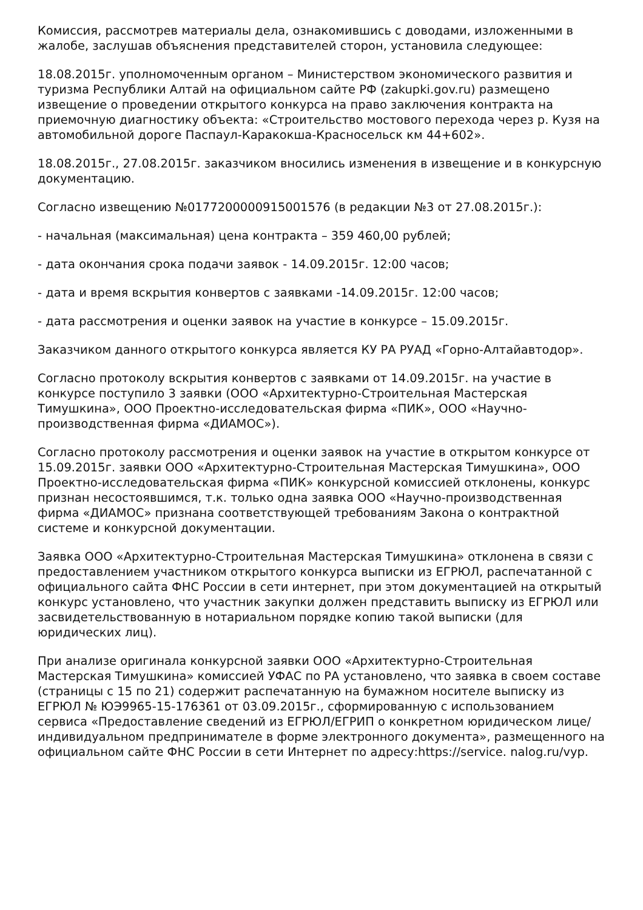Комиссия, рассмотрев материалы дела, ознакомившись с доводами, изложенными в жалобе, заслушав объяснения представителей сторон, установила следующее:
18.08.2015г. уполномоченным органом – Министерством экономического развития и туризма Республики Алтай на официальном сайте РФ (zakupki.gov.ru) размещено извещение о проведении открытого конкурса на право заключения контракта на приемочную диагностику объекта: «Строительство мостового перехода через р. Кузя на автомобильной дороге Паспаул-Каракокша-Красносельск км 44+602».
18.08.2015г., 27.08.2015г. заказчиком вносились изменения в извещение и в конкурсную документацию.
Согласно извещению №0177200000915001576 (в редакции №3 от 27.08.2015г.):
- начальная (максимальная) цена контракта – 359 460,00 рублей;
- дата окончания срока подачи заявок - 14.09.2015г. 12:00 часов;
- дата и время вскрытия конвертов с заявками -14.09.2015г. 12:00 часов;
- дата рассмотрения и оценки заявок на участие в конкурсе – 15.09.2015г.
Заказчиком данного открытого конкурса является КУ РА РУАД «Горно-Алтайавтодор».
Согласно протоколу вскрытия конвертов с заявками от 14.09.2015г. на участие в конкурсе поступило 3 заявки (ООО «Архитектурно-Строительная Мастерская Тимушкина», ООО Проектно-исследовательская фирма «ПИК», ООО «Научно-производственная фирма «ДИАМОС»).
Согласно протоколу рассмотрения и оценки заявок на участие в открытом конкурсе от 15.09.2015г. заявки ООО «Архитектурно-Строительная Мастерская Тимушкина», ООО Проектно-исследовательская фирма «ПИК» конкурсной комиссией отклонены, конкурс признан несостоявшимся, т.к. только одна заявка ООО «Научно-производственная фирма «ДИАМОС» признана соответствующей требованиям Закона о контрактной системе и конкурсной документации.
Заявка ООО «Архитектурно-Строительная Мастерская Тимушкина» отклонена в связи с предоставлением участником открытого конкурса выписки из ЕГРЮЛ, распечатанной с официального сайта ФНС России в сети интернет, при этом документацией на открытый конкурс установлено, что участник закупки должен представить выписку из ЕГРЮЛ или засвидетельствованную в нотариальном порядке копию такой выписки (для юридических лиц).
При анализе оригинала конкурсной заявки ООО «Архитектурно-Строительная Мастерская Тимушкина» комиссией УФАС по РА установлено, что заявка в своем составе (страницы с 15 по 21) содержит распечатанную на бумажном носителе выписку из ЕГРЮЛ № ЮЭ9965-15-176361 от 03.09.2015г., сформированную с использованием сервиса «Предоставление сведений из ЕГРЮЛ/ЕГРИП о конкретном юридическом лице/индивидуальном предпринимателе в форме электронного документа», размещенного на официальном сайте ФНС России в сети Интернет по адресу:https://service. nalog.ru/vyp.